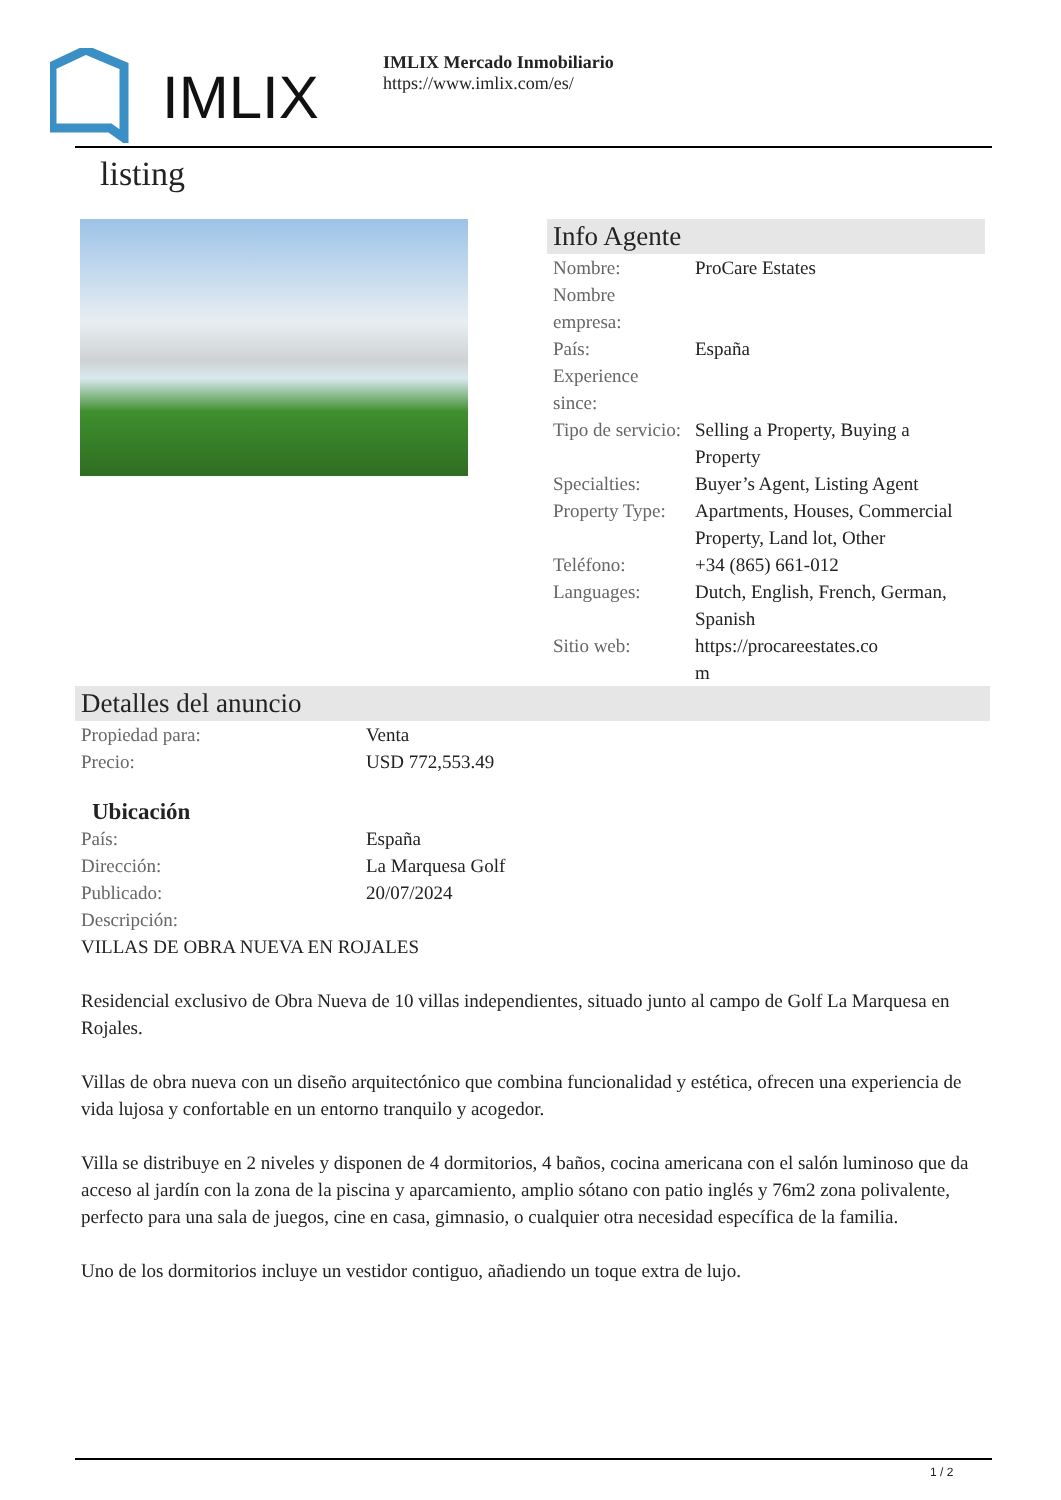IMLIX
IMLIX Mercado Inmobiliario
https://www.imlix.com/es/
listing
Info Agente
| Nombre: | ProCare Estates |
| Nombre empresa: | |
| País: | España |
| Experience since: | |
| Tipo de servicio: | Selling a Property, Buying a Property |
| Specialties: | Buyer’s Agent, Listing Agent |
| Property Type: | Apartments, Houses, Commercial Property, Land lot, Other |
| Teléfono: | +34 (865) 661-012 |
| Languages: | Dutch, English, French, German, Spanish |
| Sitio web: | https://procareestates.co m |
Detalles del anuncio
| Propiedad para: | Venta |
| Precio: | USD 772,553.49 |
Ubicación
| País: | España |
| Dirección: | La Marquesa Golf |
| Publicado: | 20/07/2024 |
| Descripción: | |
VILLAS DE OBRA NUEVA EN ROJALES
Residencial exclusivo de Obra Nueva de 10 villas independientes, situado junto al campo de Golf La Marquesa en Rojales.
Villas de obra nueva con un diseño arquitectónico que combina funcionalidad y estética, ofrecen una experiencia de vida lujosa y confortable en un entorno tranquilo y acogedor.
Villa se distribuye en 2 niveles y disponen de 4 dormitorios, 4 baños, cocina americana con el salón luminoso que da acceso al jardín con la zona de la piscina y aparcamiento, amplio sótano con patio inglés y 76m2 zona polivalente, perfecto para una sala de juegos, cine en casa, gimnasio, o cualquier otra necesidad específica de la familia.
Uno de los dormitorios incluye un vestidor contiguo, añadiendo un toque extra de lujo.
1 / 2